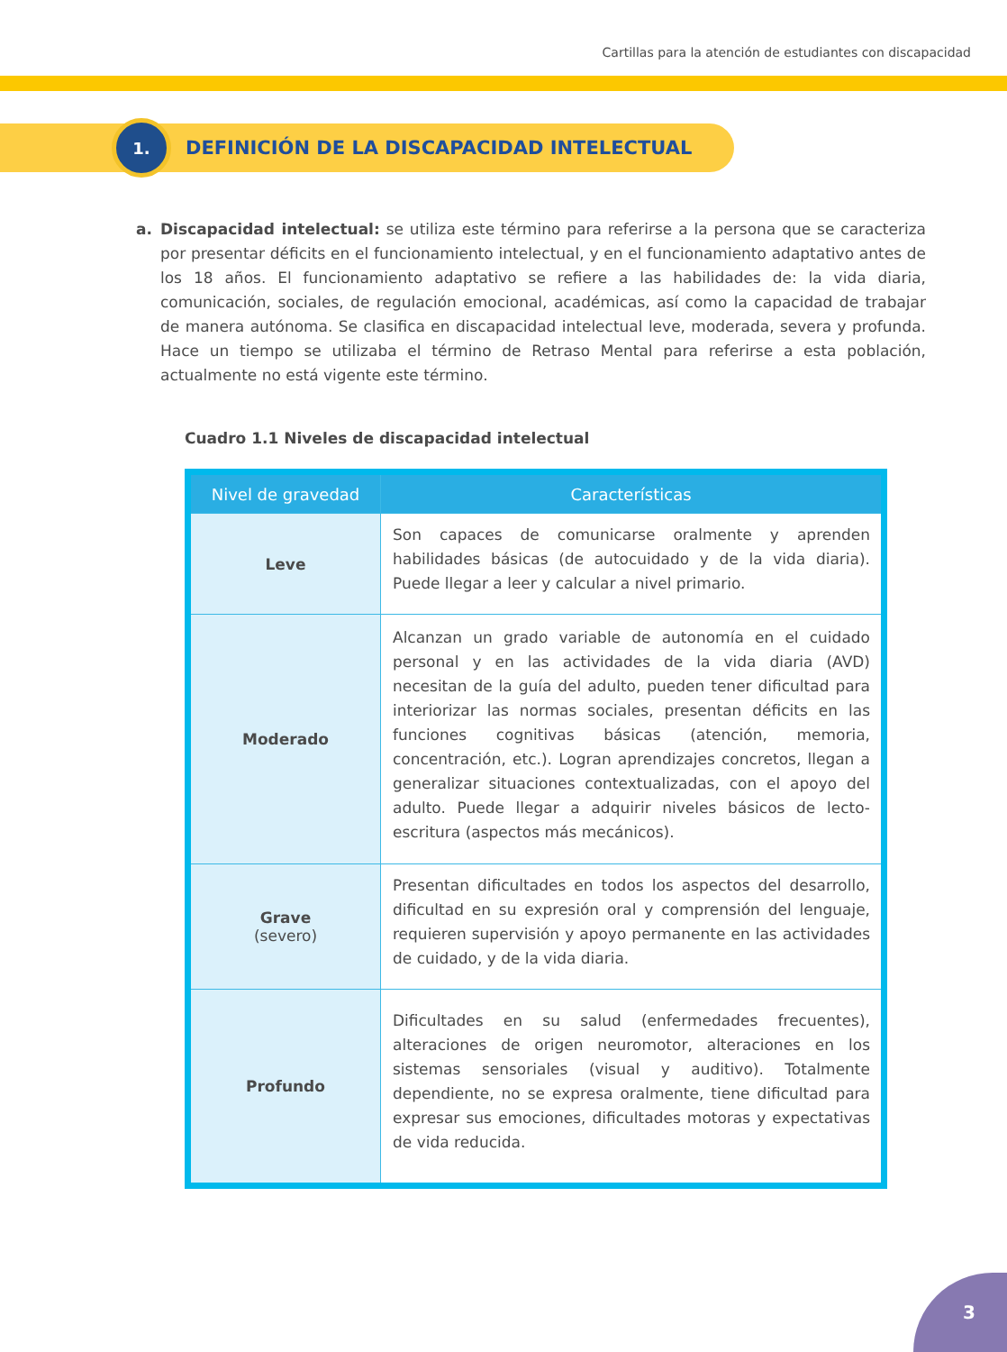Cartillas para la atención de estudiantes con discapacidad
1.
DEFINICIÓN DE LA DISCAPACIDAD INTELECTUAL
a. Discapacidad intelectual: se utiliza este término para referirse a la persona que se caracteriza por presentar déficits en el funcionamiento intelectual, y en el funcionamiento adaptativo antes de los 18 años. El funcionamiento adaptativo se refiere a las habilidades de: la vida diaria, comunicación, sociales, de regulación emocional, académicas, así como la capacidad de trabajar de manera autónoma. Se clasifica en discapacidad intelectual leve, moderada, severa y profunda. Hace un tiempo se utilizaba el término de Retraso Mental para referirse a esta población, actualmente no está vigente este término.
Cuadro 1.1 Niveles de discapacidad intelectual
| Nivel de gravedad | Características |
| --- | --- |
| Leve | Son capaces de comunicarse oralmente y aprenden habilidades básicas (de autocuidado y de la vida diaria). Puede llegar a leer y calcular a nivel primario. |
| Moderado | Alcanzan un grado variable de autonomía en el cuidado personal y en las actividades de la vida diaria (AVD) necesitan de la guía del adulto, pueden tener dificultad para interiorizar las normas sociales, presentan déficits en las funciones cognitivas básicas (atención, memoria, concentración, etc.). Logran aprendizajes concretos, llegan a generalizar situaciones contextualizadas, con el apoyo del adulto. Puede llegar a adquirir niveles básicos de lecto-escritura (aspectos más mecánicos). |
| Grave (severo) | Presentan dificultades en todos los aspectos del desarrollo, dificultad en su expresión oral y comprensión del lenguaje, requieren supervisión y apoyo permanente en las actividades de cuidado, y de la vida diaria. |
| Profundo | Dificultades en su salud (enfermedades frecuentes), alteraciones de origen neuromotor, alteraciones en los sistemas sensoriales (visual y auditivo). Totalmente dependiente, no se expresa oralmente, tiene dificultad para expresar sus emociones, dificultades motoras y expectativas de vida reducida. |
3